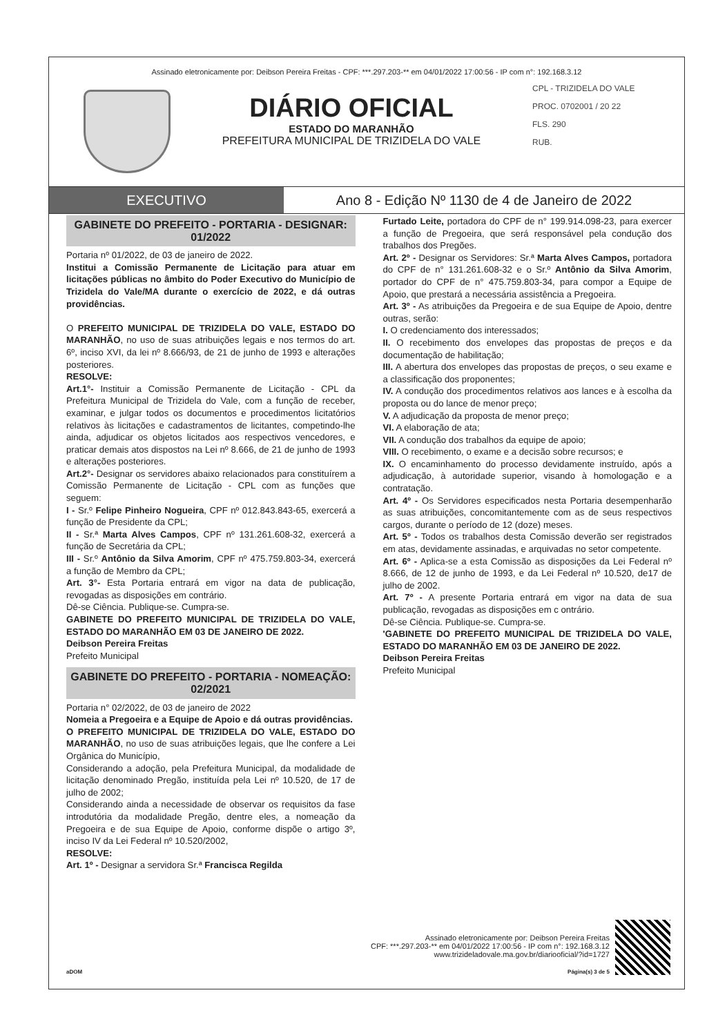Assinado eletronicamente por: Deibson Pereira Freitas - CPF: ***.297.203-** em 04/01/2022 17:00:56 - IP com n°: 192.168.3.12
DIÁRIO OFICIAL
ESTADO DO MARANHÃO
PREFEITURA MUNICIPAL DE TRIZIDELA DO VALE
CPL - TRIZIDELA DO VALE
PROC. 0702001 / 20 22
FLS. 290
RUB.
EXECUTIVO Ano 8 - Edição Nº 1130 de 4 de Janeiro de 2022
GABINETE DO PREFEITO - PORTARIA - DESIGNAR: 01/2022
Portaria nº 01/2022, de 03 de janeiro de 2022.
Institui a Comissão Permanente de Licitação para atuar em licitações públicas no âmbito do Poder Executivo do Município de Trizidela do Vale/MA durante o exercício de 2022, e dá outras providências.
O PREFEITO MUNICIPAL DE TRIZIDELA DO VALE, ESTADO DO MARANHÃO, no uso de suas atribuições legais e nos termos do art. 6º, inciso XVI, da lei nº 8.666/93, de 21 de junho de 1993 e alterações posteriores.
RESOLVE:
Art.1°- Instituir a Comissão Permanente de Licitação - CPL da Prefeitura Municipal de Trizidela do Vale, com a função de receber, examinar, e julgar todos os documentos e procedimentos licitatórios relativos às licitações e cadastramentos de licitantes, competindo-lhe ainda, adjudicar os objetos licitados aos respectivos vencedores, e praticar demais atos dispostos na Lei nº 8.666, de 21 de junho de 1993 e alterações posteriores.
Art.2°- Designar os servidores abaixo relacionados para constituírem a Comissão Permanente de Licitação - CPL com as funções que seguem:
I - Sr.º Felipe Pinheiro Nogueira, CPF nº 012.843.843-65, exercerá a função de Presidente da CPL;
II - Sr.ª Marta Alves Campos, CPF nº 131.261.608-32, exercerá a função de Secretária da CPL;
III - Sr.º Antônio da Silva Amorim, CPF nº 475.759.803-34, exercerá a função de Membro da CPL;
Art. 3°- Esta Portaria entrará em vigor na data de publicação, revogadas as disposições em contrário.
Dê-se Ciência. Publique-se. Cumpra-se.
GABINETE DO PREFEITO MUNICIPAL DE TRIZIDELA DO VALE, ESTADO DO MARANHÃO EM 03 DE JANEIRO DE 2022.
Deibson Pereira Freitas
Prefeito Municipal
GABINETE DO PREFEITO - PORTARIA - NOMEAÇÃO: 02/2021
Portaria n° 02/2022, de 03 de janeiro de 2022
Nomeia a Pregoeira e a Equipe de Apoio e dá outras providências.
O PREFEITO MUNICIPAL DE TRIZIDELA DO VALE, ESTADO DO MARANHÃO, no uso de suas atribuições legais, que lhe confere a Lei Orgânica do Município,
Considerando a adoção, pela Prefeitura Municipal, da modalidade de licitação denominado Pregão, instituída pela Lei nº 10.520, de 17 de julho de 2002;
Considerando ainda a necessidade de observar os requisitos da fase introdutória da modalidade Pregão, dentre eles, a nomeação da Pregoeira e de sua Equipe de Apoio, conforme dispõe o artigo 3º, inciso IV da Lei Federal nº 10.520/2002,
RESOLVE:
Art. 1º - Designar a servidora Sr.ª Francisca Regilda
Furtado Leite, portadora do CPF de n° 199.914.098-23, para exercer a função de Pregoeira, que será responsável pela condução dos trabalhos dos Pregões.
Art. 2º - Designar os Servidores: Sr.ª Marta Alves Campos, portadora do CPF de n° 131.261.608-32 e o Sr.º Antônio da Silva Amorim, portador do CPF de n° 475.759.803-34, para compor a Equipe de Apoio, que prestará a necessária assistência a Pregoeira.
Art. 3º - As atribuições da Pregoeira e de sua Equipe de Apoio, dentre outras, serão:
I. O credenciamento dos interessados;
II. O recebimento dos envelopes das propostas de preços e da documentação de habilitação;
III. A abertura dos envelopes das propostas de preços, o seu exame e a classificação dos proponentes;
IV. A condução dos procedimentos relativos aos lances e à escolha da proposta ou do lance de menor preço;
V. A adjudicação da proposta de menor preço;
VI. A elaboração de ata;
VII. A condução dos trabalhos da equipe de apoio;
VIII. O recebimento, o exame e a decisão sobre recursos; e
IX. O encaminhamento do processo devidamente instruído, após a adjudicação, à autoridade superior, visando à homologação e a contratação.
Art. 4º - Os Servidores especificados nesta Portaria desempenharão as suas atribuições, concomitantemente com as de seus respectivos cargos, durante o período de 12 (doze) meses.
Art. 5º - Todos os trabalhos desta Comissão deverão ser registrados em atas, devidamente assinadas, e arquivadas no setor competente.
Art. 6º - Aplica-se a esta Comissão as disposições da Lei Federal nº 8.666, de 12 de junho de 1993, e da Lei Federal nº 10.520, de17 de julho de 2002.
Art. 7º - A presente Portaria entrará em vigor na data de sua publicação, revogadas as disposições em c ontrário.
Dê-se Ciência. Publique-se. Cumpra-se.
'GABINETE DO PREFEITO MUNICIPAL DE TRIZIDELA DO VALE, ESTADO DO MARANHÃO EM 03 DE JANEIRO DE 2022.
Deibson Pereira Freitas
Prefeito Municipal
aDOM
Assinado eletronicamente por: Deibson Pereira Freitas
CPF: ***.297.203-** em 04/01/2022 17:00:56 - IP com n°: 192.168.3.12
www.trizideladovale.ma.gov.br/diariooficial/?id=1727
Página(s) 3 de 5